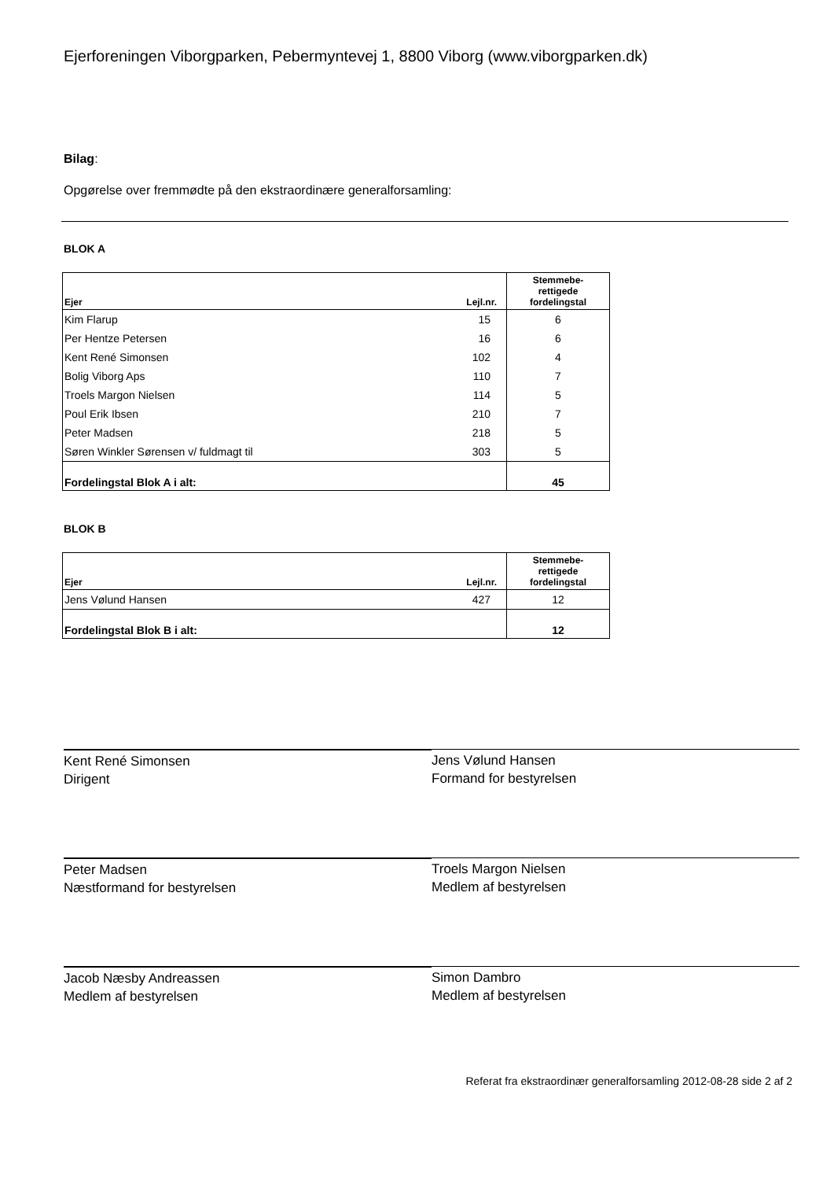Ejerforeningen Viborgparken, Pebermyntevej 1, 8800 Viborg (www.viborgparken.dk)
Bilag:
Opgørelse over fremmødte på den ekstraordinære generalforsamling:
BLOK A
| Ejer | Lejl.nr. | Stemmebe- rettigede fordelingstal |
| --- | --- | --- |
| Kim Flarup | 15 | 6 |
| Per Hentze Petersen | 16 | 6 |
| Kent René Simonsen | 102 | 4 |
| Bolig Viborg Aps | 110 | 7 |
| Troels Margon Nielsen | 114 | 5 |
| Poul Erik Ibsen | 210 | 7 |
| Peter Madsen | 218 | 5 |
| Søren Winkler Sørensen v/ fuldmagt til | 303 | 5 |
| Fordelingstal Blok A i alt: | | 45 |
BLOK B
| Ejer | Lejl.nr. | Stemmebe- rettigede fordelingstal |
| --- | --- | --- |
| Jens Vølund Hansen | 427 | 12 |
| Fordelingstal Blok B i alt: | | 12 |
Kent René Simonsen
Dirigent
Jens Vølund Hansen
Formand for bestyrelsen
Peter Madsen
Næstformand for bestyrelsen
Troels Margon Nielsen
Medlem af bestyrelsen
Jacob Næsby Andreassen
Medlem af bestyrelsen
Simon Dambro
Medlem af bestyrelsen
Referat fra ekstraordinær generalforsamling 2012-08-28 side 2 af 2